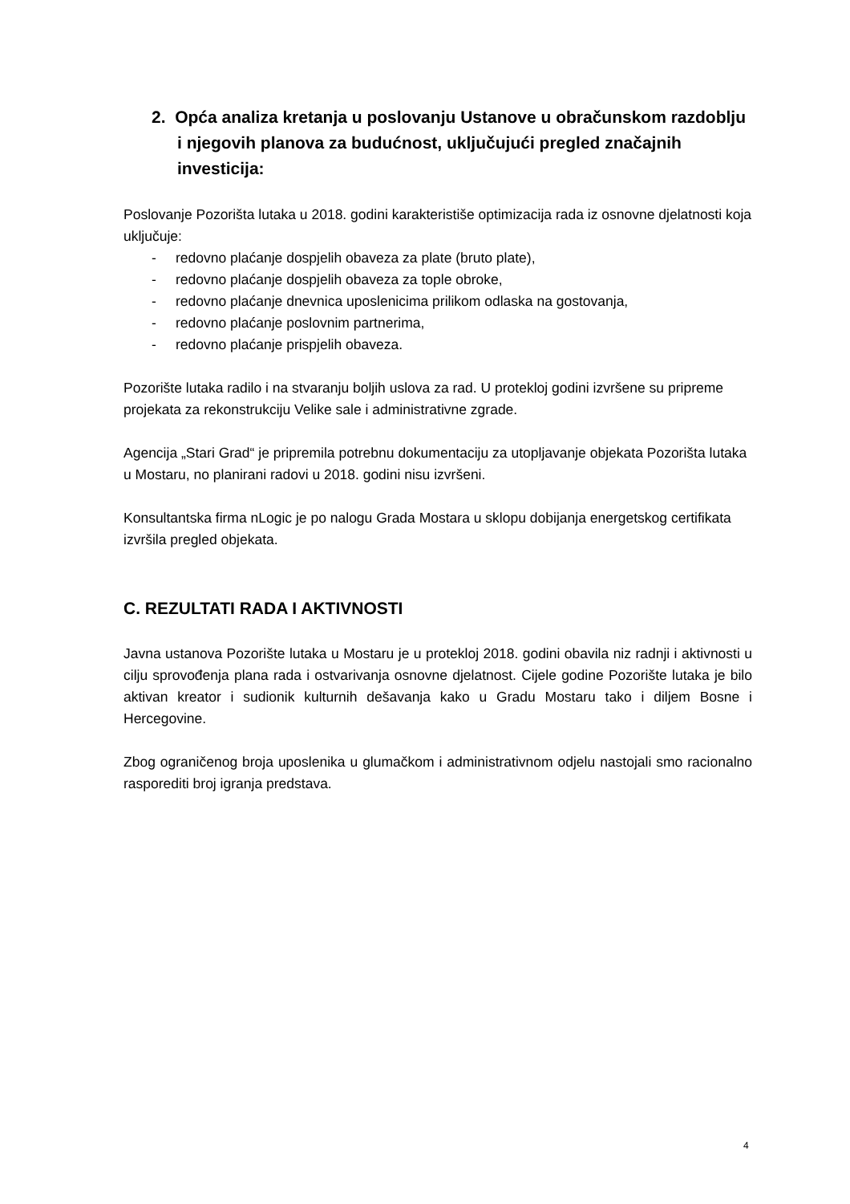2. Opća analiza kretanja u poslovanju Ustanove u obračunskom razdoblju i njegovih planova za budućnost, uključujući pregled značajnih investicija:
Poslovanje Pozorišta lutaka u 2018. godini karakteristiše optimizacija rada iz osnovne djelatnosti koja uključuje:
- redovno plaćanje dospjelih obaveza za plate (bruto plate),
- redovno plaćanje dospjelih obaveza za tople obroke,
- redovno plaćanje dnevnica uposlenicima prilikom odlaska na gostovanja,
- redovno plaćanje poslovnim partnerima,
- redovno plaćanje prispjelih obaveza.
Pozorište lutaka radilo i na stvaranju boljih uslova za rad. U protekloj godini izvršene su pripreme projekata za rekonstrukciju Velike sale i administrativne zgrade.
Agencija „Stari Grad“ je pripremila potrebnu dokumentaciju za utopljavanje objekata Pozorišta lutaka u Mostaru, no planirani radovi u 2018. godini nisu izvršeni.
Konsultantska firma nLogic je po nalogu Grada Mostara u sklopu dobijanja energetskog certifikata izvršila pregled objekata.
C. REZULTATI RADA I AKTIVNOSTI
Javna ustanova Pozorište lutaka u Mostaru je u protekloj 2018. godini obavila niz radnji i aktivnosti u cilju sprovođenja plana rada i ostvarivanja osnovne djelatnost. Cijele godine Pozorište lutaka je bilo aktivan kreator i sudionik kulturnih dešavanja kako u Gradu Mostaru tako i diljem Bosne i Hercegovine.
Zbog ograničenog broja uposlenika u glumačkom i administrativnom odjelu nastojali smo racionalno rasporediti broj igranja predstava.
4